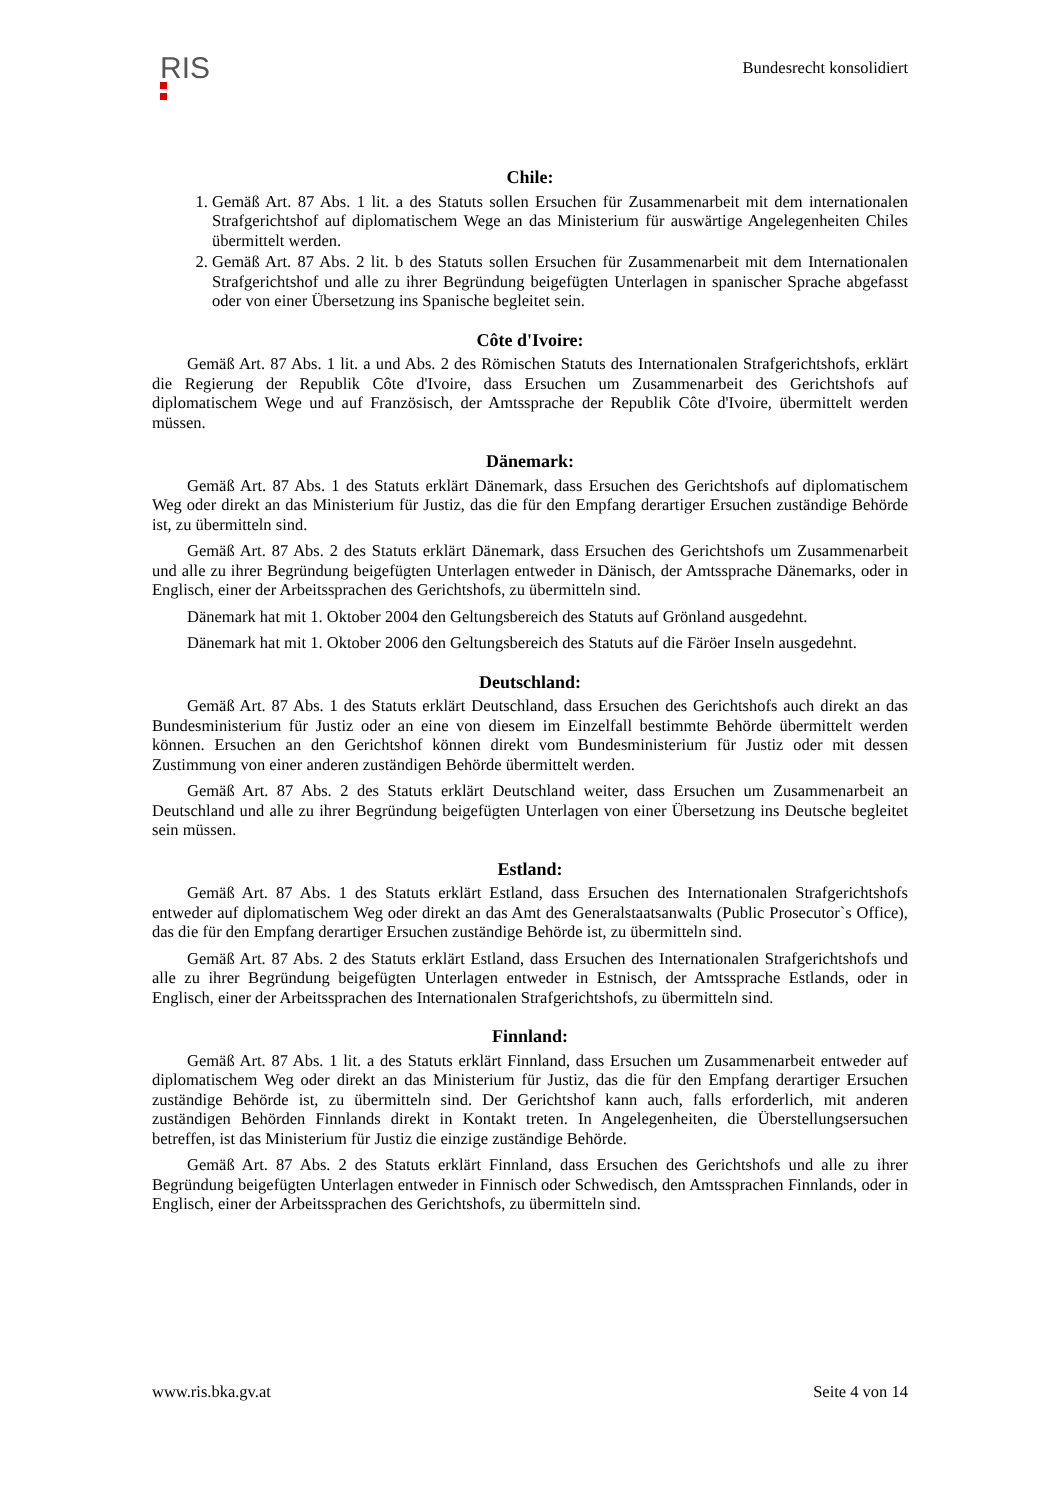RIS
Bundesrecht konsolidiert
Chile:
1. Gemäß Art. 87 Abs. 1 lit. a des Statuts sollen Ersuchen für Zusammenarbeit mit dem internationalen Strafgerichtshof auf diplomatischem Wege an das Ministerium für auswärtige Angelegenheiten Chiles übermittelt werden.
2. Gemäß Art. 87 Abs. 2 lit. b des Statuts sollen Ersuchen für Zusammenarbeit mit dem Internationalen Strafgerichtshof und alle zu ihrer Begründung beigefügten Unterlagen in spanischer Sprache abgefasst oder von einer Übersetzung ins Spanische begleitet sein.
Côte d'Ivoire:
Gemäß Art. 87 Abs. 1 lit. a und Abs. 2 des Römischen Statuts des Internationalen Strafgerichtshofs, erklärt die Regierung der Republik Côte d'Ivoire, dass Ersuchen um Zusammenarbeit des Gerichtshofs auf diplomatischem Wege und auf Französisch, der Amtssprache der Republik Côte d'Ivoire, übermittelt werden müssen.
Dänemark:
Gemäß Art. 87 Abs. 1 des Statuts erklärt Dänemark, dass Ersuchen des Gerichtshofs auf diplomatischem Weg oder direkt an das Ministerium für Justiz, das die für den Empfang derartiger Ersuchen zuständige Behörde ist, zu übermitteln sind.
Gemäß Art. 87 Abs. 2 des Statuts erklärt Dänemark, dass Ersuchen des Gerichtshofs um Zusammenarbeit und alle zu ihrer Begründung beigefügten Unterlagen entweder in Dänisch, der Amtssprache Dänemarks, oder in Englisch, einer der Arbeitssprachen des Gerichtshofs, zu übermitteln sind.
Dänemark hat mit 1. Oktober 2004 den Geltungsbereich des Statuts auf Grönland ausgedehnt.
Dänemark hat mit 1. Oktober 2006 den Geltungsbereich des Statuts auf die Färöer Inseln ausgedehnt.
Deutschland:
Gemäß Art. 87 Abs. 1 des Statuts erklärt Deutschland, dass Ersuchen des Gerichtshofs auch direkt an das Bundesministerium für Justiz oder an eine von diesem im Einzelfall bestimmte Behörde übermittelt werden können. Ersuchen an den Gerichtshof können direkt vom Bundesministerium für Justiz oder mit dessen Zustimmung von einer anderen zuständigen Behörde übermittelt werden.
Gemäß Art. 87 Abs. 2 des Statuts erklärt Deutschland weiter, dass Ersuchen um Zusammenarbeit an Deutschland und alle zu ihrer Begründung beigefügten Unterlagen von einer Übersetzung ins Deutsche begleitet sein müssen.
Estland:
Gemäß Art. 87 Abs. 1 des Statuts erklärt Estland, dass Ersuchen des Internationalen Strafgerichtshofs entweder auf diplomatischem Weg oder direkt an das Amt des Generalstaatsanwalts (Public Prosecutor`s Office), das die für den Empfang derartiger Ersuchen zuständige Behörde ist, zu übermitteln sind.
Gemäß Art. 87 Abs. 2 des Statuts erklärt Estland, dass Ersuchen des Internationalen Strafgerichtshofs und alle zu ihrer Begründung beigefügten Unterlagen entweder in Estnisch, der Amtssprache Estlands, oder in Englisch, einer der Arbeitssprachen des Internationalen Strafgerichtshofs, zu übermitteln sind.
Finnland:
Gemäß Art. 87 Abs. 1 lit. a des Statuts erklärt Finnland, dass Ersuchen um Zusammenarbeit entweder auf diplomatischem Weg oder direkt an das Ministerium für Justiz, das die für den Empfang derartiger Ersuchen zuständige Behörde ist, zu übermitteln sind. Der Gerichtshof kann auch, falls erforderlich, mit anderen zuständigen Behörden Finnlands direkt in Kontakt treten. In Angelegenheiten, die Überstellungsersuchen betreffen, ist das Ministerium für Justiz die einzige zuständige Behörde.
Gemäß Art. 87 Abs. 2 des Statuts erklärt Finnland, dass Ersuchen des Gerichtshofs und alle zu ihrer Begründung beigefügten Unterlagen entweder in Finnisch oder Schwedisch, den Amtssprachen Finnlands, oder in Englisch, einer der Arbeitssprachen des Gerichtshofs, zu übermitteln sind.
www.ris.bka.gv.at Seite 4 von 14